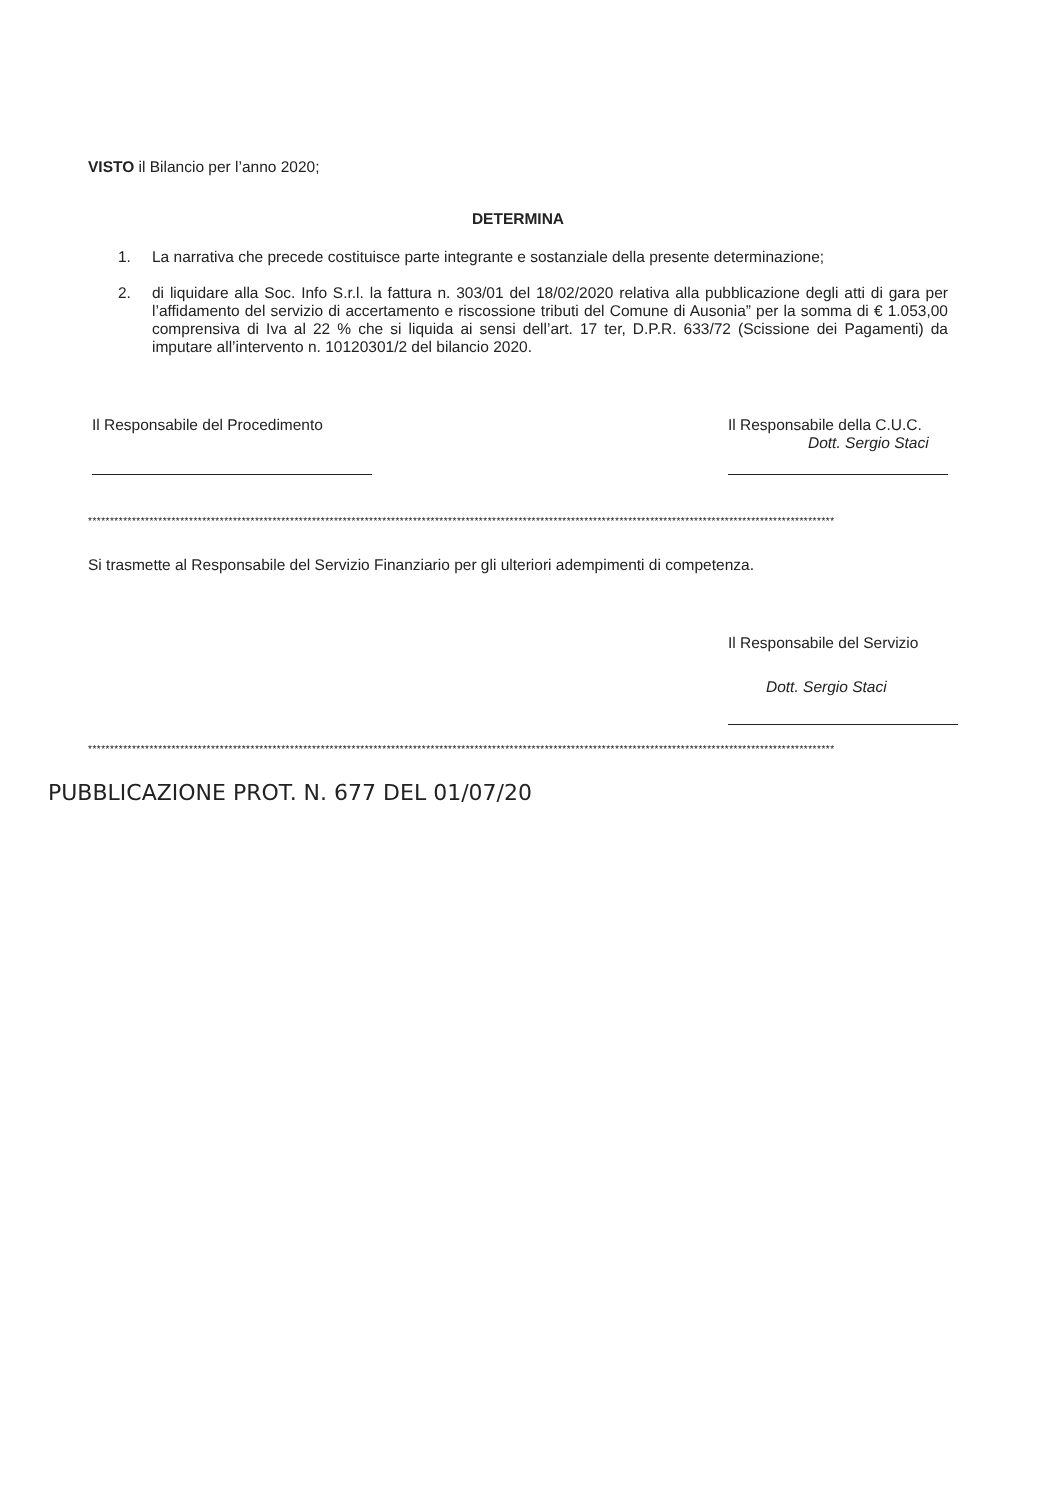VISTO il Bilancio per l’anno 2020;
DETERMINA
1. La narrativa che precede costituisce parte integrante e sostanziale della presente determinazione;
2. di liquidare alla Soc. Info S.r.l. la fattura n. 303/01 del 18/02/2020 relativa alla pubblicazione degli atti di gara per l’affidamento del servizio di accertamento e riscossione tributi del Comune di Ausonia” per la somma di € 1.053,00 comprensiva di Iva al 22 % che si liquida ai sensi dell’art. 17 ter, D.P.R. 633/72 (Scissione dei Pagamenti) da imputare all’intervento n. 10120301/2 del bilancio 2020.
Il Responsabile del Procedimento
Il Responsabile della C.U.C.
Dott. Sergio Staci
**************************************************************************************************************************************************************************
Si trasmette al Responsabile del Servizio Finanziario per gli ulteriori adempimenti di competenza.
Il Responsabile del Servizio
Dott. Sergio Staci
**************************************************************************************************************************************************************************
PUBBLICAZIONE PROT. N. 677 DEL 01/07/20